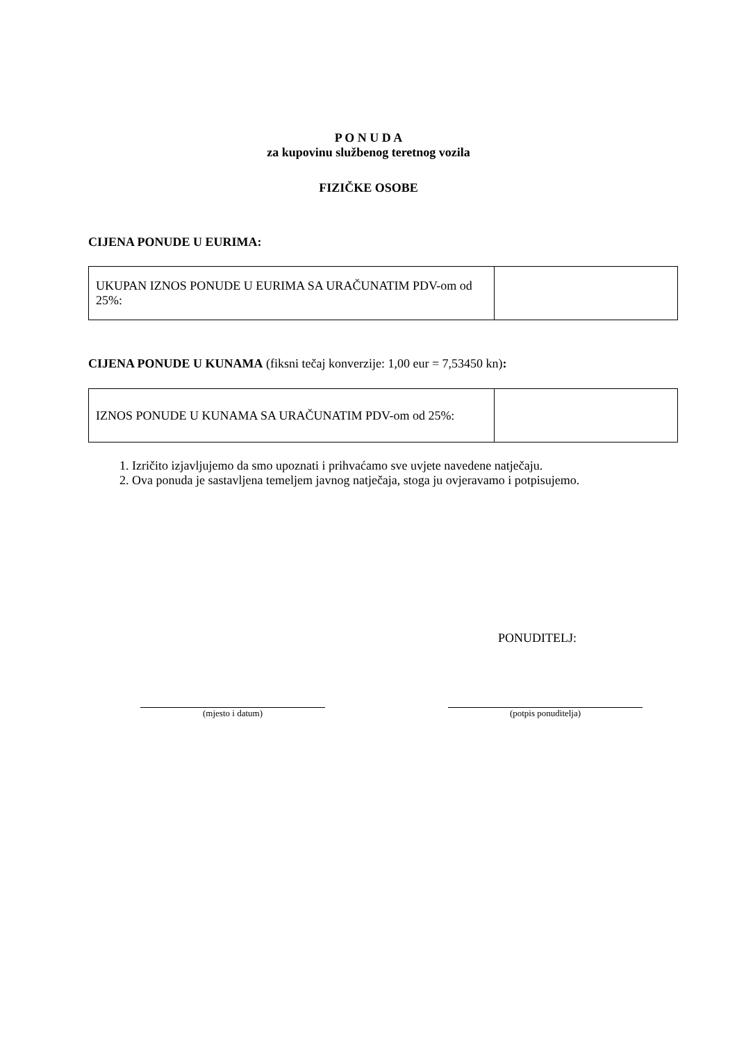P O N U D A
za kupovinu službenog teretnog vozila
FIZIČKE OSOBE
CIJENA PONUDE U EURIMA:
| UKUPAN IZNOS PONUDE U EURIMA SA URAČUNATIM PDV-om od 25%: | |
CIJENA PONUDE U KUNAMA (fiksni tečaj konverzije: 1,00 eur = 7,53450 kn):
| IZNOS PONUDE U KUNAMA SA URAČUNATIM PDV-om od 25%: | |
1. Izričito izjavljujemo da smo upoznati i prihvaćamo sve uvjete navedene natječaju.
2. Ova ponuda je sastavljena temeljem javnog natječaja, stoga ju ovjeravamo i potpisujemo.
PONUDITELJ:
(mjesto i datum) (potpis ponuditelja)